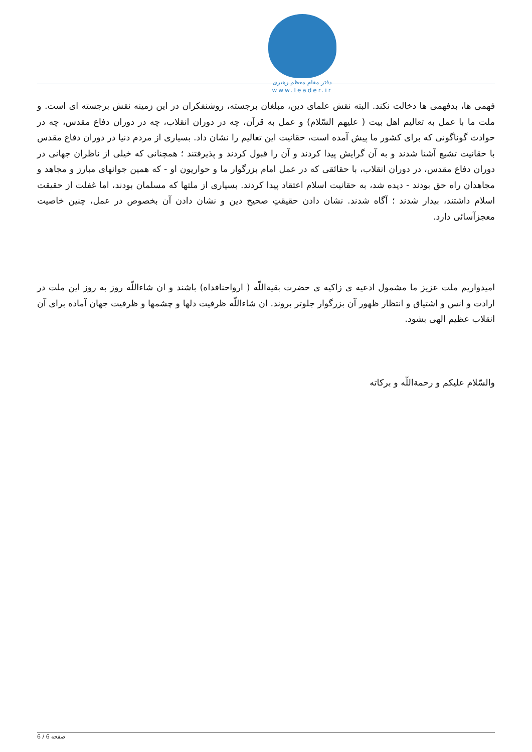دفتر مقام معظم رهبری
www.leader.ir
فهمی ها، بدفهمی ها دخالت نکند. البته نقش علمای دین، مبلغان برجسته، روشنفکران در این زمینه نقش برجسته ای است. و ملت ما با عمل به تعالیم اهل بیت ( علیهم السّلام) و عمل به قرآن، چه در دوران انقلاب، چه در دوران دفاع مقدس، چه در حوادث گوناگونی که برای کشور ما پیش آمده است، حقانیت این تعالیم را نشان داد. بسیاری از مردم دنیا در دوران دفاع مقدس با حقانیت تشیع آشنا شدند و به آن گرایش پیدا کردند و آن را قبول کردند و پذیرفتند ؛ همچنانی که خیلی از ناظران جهانی در دوران دفاع مقدس، در دوران انقلاب، با حقائقی که در عمل امام بزرگوار ما و حواریون او - که همین جوانهای مبارز و مجاهد و مجاهدان راه حق بودند - دیده شد، به حقانیت اسلام اعتقاد پیدا کردند. بسیاری از ملتها که مسلمان بودند، اما غفلت از حقیقت اسلام داشتند، بیدار شدند ؛ آگاه شدند. نشان دادن حقیقتِ صحیح دین و نشان دادن آن بخصوص در عمل، چنین خاصیت معجزآسائی دارد.
امیدواریم ملت عزیز ما مشمول ادعیه ی زاکیه ی حضرت بقیةاللّه ( ارواحنافداه) باشند و ان شاءاللّه روز به روز این ملت در ارادت و انس و اشتیاق و انتظار ظهور آن بزرگوار جلوتر بروند. ان شاءاللّه ظرفیت دلها و چشمها و ظرفیت جهان آماده برای آن انقلاب عظیم الهی بشود.
والسّلام علیکم و رحمةاللّه و برکاته
صفحه 6 / 6